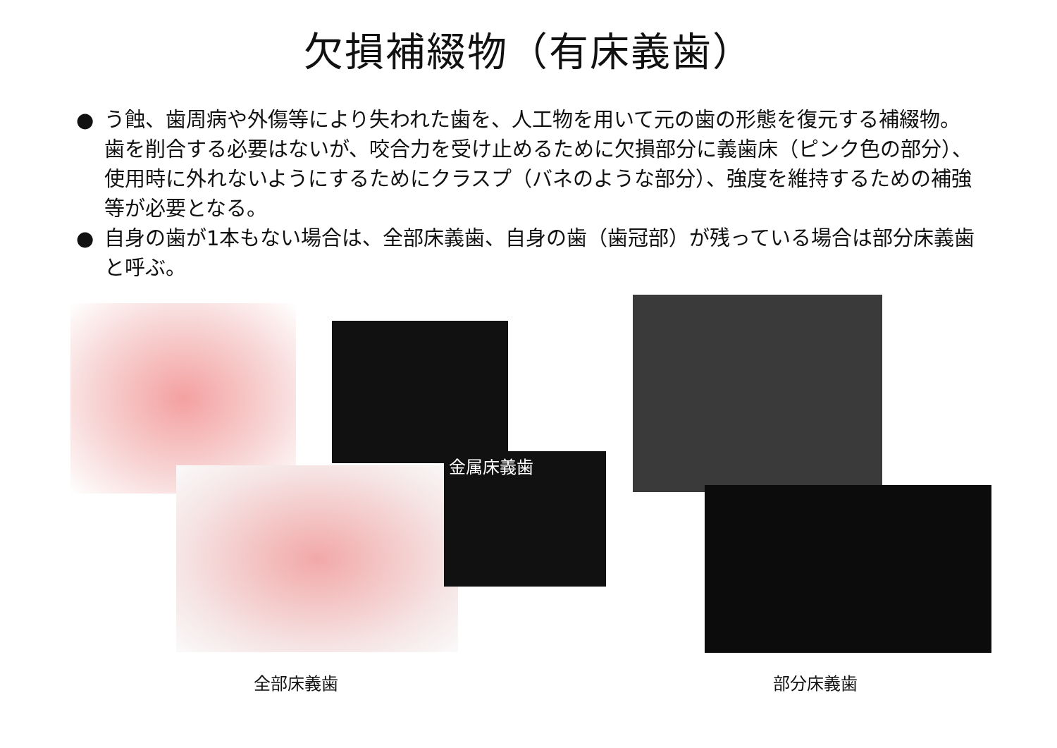欠損補綴物（有床義歯）
● う蝕、歯周病や外傷等により失われた歯を、人工物を用いて元の歯の形態を復元する補綴物。歯を削合する必要はないが、咬合力を受け止めるために欠損部分に義歯床（ピンク色の部分）、使用時に外れないようにするためにクラスプ（バネのような部分）、強度を維持するための補強等が必要となる。
● 自身の歯が1本もない場合は、全部床義歯、自身の歯（歯冠部）が残っている場合は部分床義歯と呼ぶ。
金属床義歯
全部床義歯 部分床義歯